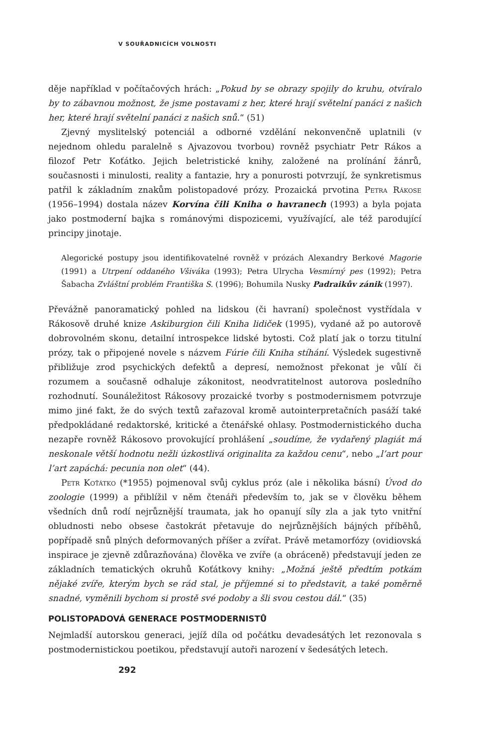V SOUŘADNICÍCH VOLNOSTI
děje například v počítačových hrách: „Pokud by se obrazy spojily do kruhu, otvíralo by to zábavnou možnost, že jsme postavami z her, které hrají světelní panáci z našich her, které hrají světelní panáci z našich snů.“ (51)
Zjevný myslitelský potenciál a odborné vzdělání nekonvenčně uplatnili (v nejednom ohledu paralelně s Ajvazovou tvorbou) rovněž psychiatr Petr Rákos a filozof Petr Koťátko. Jejich beletristické knihy, založené na prolínání žánrů, současnosti i minulosti, reality a fantazie, hry a ponurosti potvrzují, že synkretismus patřil k základním znakům polistopadové prózy. Prozaická prvotina Petra Rákose (1956–1994) dostala název Korvína čili Kniha o havranech (1993) a byla pojata jako postmoderní bajka s románovými dispozicemi, využívající, ale též parodující principy jinotaje.
Alegorické postupy jsou identifikovatelné rovněž v prózách Alexandry Berkové Magorie (1991) a Utrpení oddaného Všiváka (1993); Petra Ulrycha Vesmírný pes (1992); Petra Šabacha Zvláštní problém Františka S. (1996); Bohumila Nusky Padraikův zánik (1997).
Převážně panoramatický pohled na lidskou (či havraní) společnost vystřídala v Rákosově druhé knize Askiburgion čili Kniha lidiček (1995), vydané až po autorově dobrovolném skonu, detailní introspekce lidské bytosti. Což platí jak o torzu titulní prózy, tak o připojené novele s názvem Fúrie čili Kniha stíhání. Výsledek sugestivně přibližuje zrod psychických defektů a depresí, nemožnost překonat je vůlí či rozumem a současně odhaluje zákonitost, neodvratitelnost autorova posledního rozhodnutí. Sounáležitost Rákosovy prozaické tvorby s postmodernismem potvrzuje mimo jiné fakt, že do svých textů zařazoval kromě autointerpretačních pasáží také předpokládané redaktorské, kritické a čtenářské ohlasy. Postmodernistického ducha nezapře rovněž Rákosovo provokující prohlášení „soudíme, že vydařený plagiát má neskonale větší hodnotu nežli úzkostlivá originalita za každou cenu“, nebo „l’art pour l’art zapáchá: pecunia non olet“ (44).
Petr Koťátko (*1955) pojmenoval svůj cyklus próz (ale i několika básní) Úvod do zoologie (1999) a přiblížil v něm čtenáři především to, jak se v člověku během všedních dnů rodí nejrůznější traumata, jak ho opanují síly zla a jak tyto vnitřní obludnosti nebo obsese častokrát přetavuje do nejrůznějších bájných příběhů, popřípadě snů plných deformovaných příšer a zvířat. Právě metamorfózy (ovidiovská inspirace je zjevně zdůrazňována) člověka ve zvíře (a obráceně) představují jeden ze základních tematických okruhů Koťátkovy knihy: „Možná ještě předtím potkám nějaké zvíře, kterým bych se rád stal, je příjemné si to představit, a také poměrně snadné, vyměnili bychom si prostě své podoby a šli svou cestou dál.“ (35)
POLISTOPADOVÁ GENERACE POSTMODERNISTŮ
Nejmladší autorskou generaci, jejíž díla od počátku devadesátých let rezonovala s postmodernistickou poetikou, představují autoři narození v šedesátých letech.
292